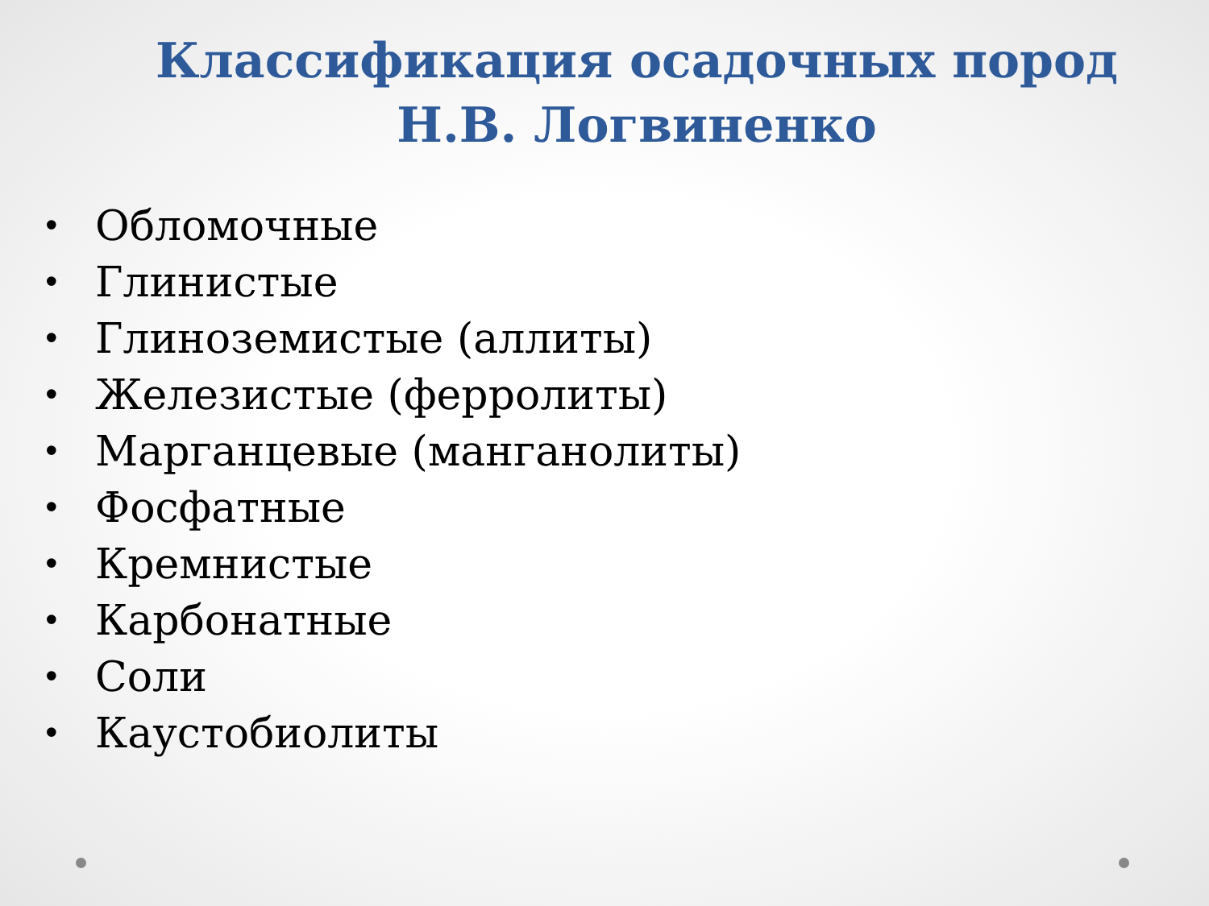Классификация осадочных пород Н.В. Логвиненко
• Обломочные
• Глинистые
• Глиноземистые (аллиты)
• Железистые (ферролиты)
• Марганцевые (манганолиты)
• Фосфатные
• Кремнистые
• Карбонатные
• Соли
• Каустобиолиты